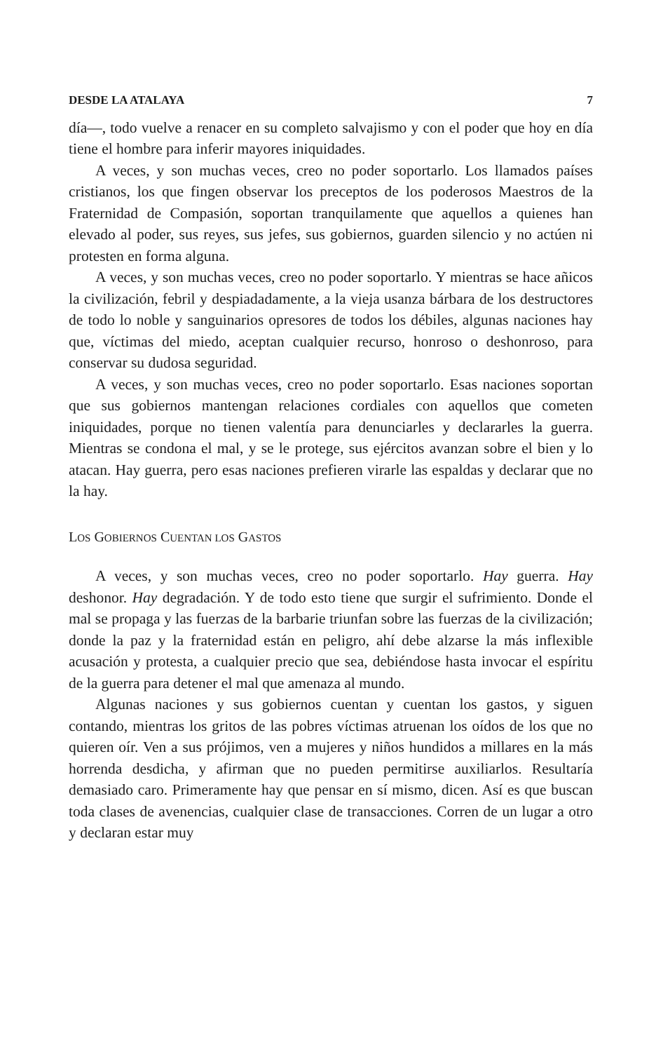DESDE LA ATALAYA 7
día—, todo vuelve a renacer en su completo salvajismo y con el poder que hoy en día tiene el hombre para inferir mayores iniquidades.
A veces, y son muchas veces, creo no poder soportarlo. Los llamados países cristianos, los que fingen observar los preceptos de los poderosos Maestros de la Fraternidad de Compasión, soportan tranquilamente que aquellos a quienes han elevado al poder, sus reyes, sus jefes, sus gobiernos, guarden silencio y no actúen ni protesten en forma alguna.
A veces, y son muchas veces, creo no poder soportarlo. Y mientras se hace añicos la civilización, febril y despiadadamente, a la vieja usanza bárbara de los destructores de todo lo noble y sanguinarios opresores de todos los débiles, algunas naciones hay que, víctimas del miedo, aceptan cualquier recurso, honroso o deshonroso, para conservar su dudosa seguridad.
A veces, y son muchas veces, creo no poder soportarlo. Esas naciones soportan que sus gobiernos mantengan relaciones cordiales con aquellos que cometen iniquidades, porque no tienen valentía para denunciarles y declararles la guerra. Mientras se condona el mal, y se le protege, sus ejércitos avanzan sobre el bien y lo atacan. Hay guerra, pero esas naciones prefieren virarle las espaldas y declarar que no la hay.
LOS GOBIERNOS CUENTAN LOS GASTOS
A veces, y son muchas veces, creo no poder soportarlo. Hay guerra. Hay deshonor. Hay degradación. Y de todo esto tiene que surgir el sufrimiento. Donde el mal se propaga y las fuerzas de la barbarie triunfan sobre las fuerzas de la civilización; donde la paz y la fraternidad están en peligro, ahí debe alzarse la más inflexible acusación y protesta, a cualquier precio que sea, debiéndose hasta invocar el espíritu de la guerra para detener el mal que amenaza al mundo.
Algunas naciones y sus gobiernos cuentan y cuentan los gastos, y siguen contando, mientras los gritos de las pobres víctimas atruenan los oídos de los que no quieren oír. Ven a sus prójimos, ven a mujeres y niños hundidos a millares en la más horrenda desdicha, y afirman que no pueden permitirse auxiliarlos. Resultaría demasiado caro. Primeramente hay que pensar en sí mismo, dicen. Así es que buscan toda clases de avenencias, cualquier clase de transacciones. Corren de un lugar a otro y declaran estar muy